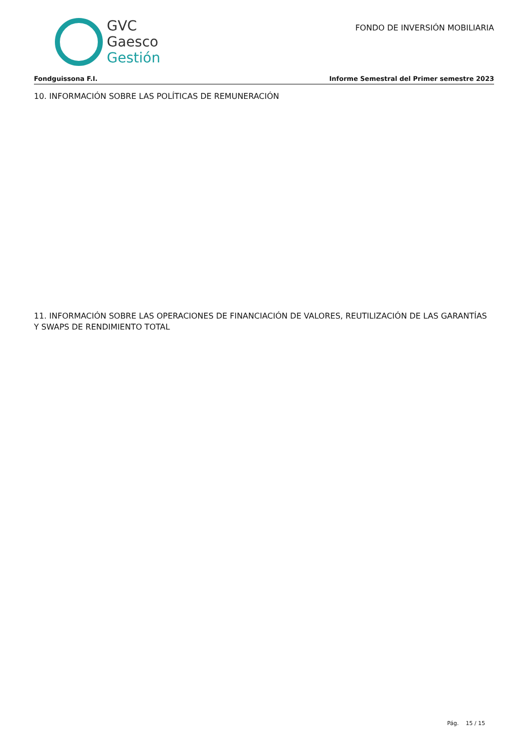GVC
Gaesco
Gestión
FONDO DE INVERSIÓN MOBILIARIA
Fondguissona F.I. Informe Semestral del Primer semestre 2023
10. INFORMACIÓN SOBRE LAS POLÍTICAS DE REMUNERACIÓN
11. INFORMACIÓN SOBRE LAS OPERACIONES DE FINANCIACIÓN DE VALORES, REUTILIZACIÓN DE LAS GARANTÍAS Y SWAPS DE RENDIMIENTO TOTAL
Pág. 15 / 15